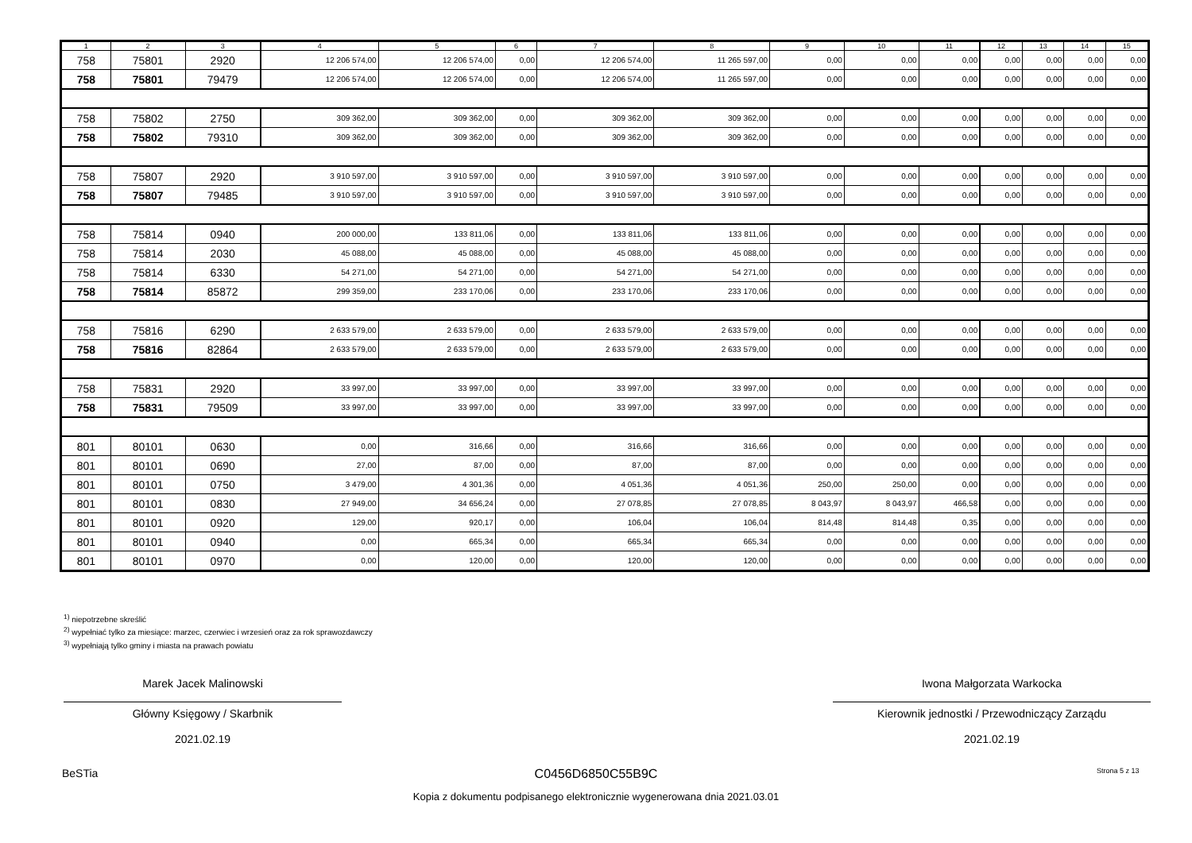| 1 | 2 | 3 | 4 | 5 | 6 | 7 | 8 | 9 | 10 | 11 | 12 | 13 | 14 | 15 |
| --- | --- | --- | --- | --- | --- | --- | --- | --- | --- | --- | --- | --- | --- | --- |
| 758 | 75801 | 2920 | 12 206 574,00 | 12 206 574,00 | 0,00 | 12 206 574,00 | 11 265 597,00 | 0,00 | 0,00 | 0,00 | 0,00 | 0,00 | 0,00 | 0,00 |
| 758 | 75801 | 79479 | 12 206 574,00 | 12 206 574,00 | 0,00 | 12 206 574,00 | 11 265 597,00 | 0,00 | 0,00 | 0,00 | 0,00 | 0,00 | 0,00 | 0,00 |
| 758 | 75802 | 2750 | 309 362,00 | 309 362,00 | 0,00 | 309 362,00 | 309 362,00 | 0,00 | 0,00 | 0,00 | 0,00 | 0,00 | 0,00 | 0,00 |
| 758 | 75802 | 79310 | 309 362,00 | 309 362,00 | 0,00 | 309 362,00 | 309 362,00 | 0,00 | 0,00 | 0,00 | 0,00 | 0,00 | 0,00 | 0,00 |
| 758 | 75807 | 2920 | 3 910 597,00 | 3 910 597,00 | 0,00 | 3 910 597,00 | 3 910 597,00 | 0,00 | 0,00 | 0,00 | 0,00 | 0,00 | 0,00 | 0,00 |
| 758 | 75807 | 79485 | 3 910 597,00 | 3 910 597,00 | 0,00 | 3 910 597,00 | 3 910 597,00 | 0,00 | 0,00 | 0,00 | 0,00 | 0,00 | 0,00 | 0,00 |
| 758 | 75814 | 0940 | 200 000,00 | 133 811,06 | 0,00 | 133 811,06 | 133 811,06 | 0,00 | 0,00 | 0,00 | 0,00 | 0,00 | 0,00 | 0,00 |
| 758 | 75814 | 2030 | 45 088,00 | 45 088,00 | 0,00 | 45 088,00 | 45 088,00 | 0,00 | 0,00 | 0,00 | 0,00 | 0,00 | 0,00 | 0,00 |
| 758 | 75814 | 6330 | 54 271,00 | 54 271,00 | 0,00 | 54 271,00 | 54 271,00 | 0,00 | 0,00 | 0,00 | 0,00 | 0,00 | 0,00 | 0,00 |
| 758 | 75814 | 85872 | 299 359,00 | 233 170,06 | 0,00 | 233 170,06 | 233 170,06 | 0,00 | 0,00 | 0,00 | 0,00 | 0,00 | 0,00 | 0,00 |
| 758 | 75816 | 6290 | 2 633 579,00 | 2 633 579,00 | 0,00 | 2 633 579,00 | 2 633 579,00 | 0,00 | 0,00 | 0,00 | 0,00 | 0,00 | 0,00 | 0,00 |
| 758 | 75816 | 82864 | 2 633 579,00 | 2 633 579,00 | 0,00 | 2 633 579,00 | 2 633 579,00 | 0,00 | 0,00 | 0,00 | 0,00 | 0,00 | 0,00 | 0,00 |
| 758 | 75831 | 2920 | 33 997,00 | 33 997,00 | 0,00 | 33 997,00 | 33 997,00 | 0,00 | 0,00 | 0,00 | 0,00 | 0,00 | 0,00 | 0,00 |
| 758 | 75831 | 79509 | 33 997,00 | 33 997,00 | 0,00 | 33 997,00 | 33 997,00 | 0,00 | 0,00 | 0,00 | 0,00 | 0,00 | 0,00 | 0,00 |
| 801 | 80101 | 0630 | 0,00 | 316,66 | 0,00 | 316,66 | 316,66 | 0,00 | 0,00 | 0,00 | 0,00 | 0,00 | 0,00 | 0,00 |
| 801 | 80101 | 0690 | 27,00 | 87,00 | 0,00 | 87,00 | 87,00 | 0,00 | 0,00 | 0,00 | 0,00 | 0,00 | 0,00 | 0,00 |
| 801 | 80101 | 0750 | 3 479,00 | 4 301,36 | 0,00 | 4 051,36 | 4 051,36 | 250,00 | 250,00 | 0,00 | 0,00 | 0,00 | 0,00 | 0,00 |
| 801 | 80101 | 0830 | 27 949,00 | 34 656,24 | 0,00 | 27 078,85 | 27 078,85 | 8 043,97 | 8 043,97 | 466,58 | 0,00 | 0,00 | 0,00 | 0,00 |
| 801 | 80101 | 0920 | 129,00 | 920,17 | 0,00 | 106,04 | 106,04 | 814,48 | 814,48 | 0,35 | 0,00 | 0,00 | 0,00 | 0,00 |
| 801 | 80101 | 0940 | 0,00 | 665,34 | 0,00 | 665,34 | 665,34 | 0,00 | 0,00 | 0,00 | 0,00 | 0,00 | 0,00 | 0,00 |
| 801 | 80101 | 0970 | 0,00 | 120,00 | 0,00 | 120,00 | 120,00 | 0,00 | 0,00 | 0,00 | 0,00 | 0,00 | 0,00 | 0,00 |
<sup>1)</sup> niepotrzebne skreślić
<sup>2)</sup> wypełniać tylko za miesiące: marzec, czerwiec i wrzesień oraz za rok sprawozdawczy
<sup>3)</sup> wypełniają tylko gminy i miasta na prawach powiatu
Marek Jacek Malinowski
Główny Księgowy / Skarbnik
2021.02.19
Iwona Małgorzata Warkocka
Kierownik jednostki / Przewodniczący Zarządu
2021.02.19
BeSTia
C0456D6850C55B9C
Kopia z dokumentu podpisanego elektronicznie wygenerowana dnia 2021.03.01
Strona 5 z 13